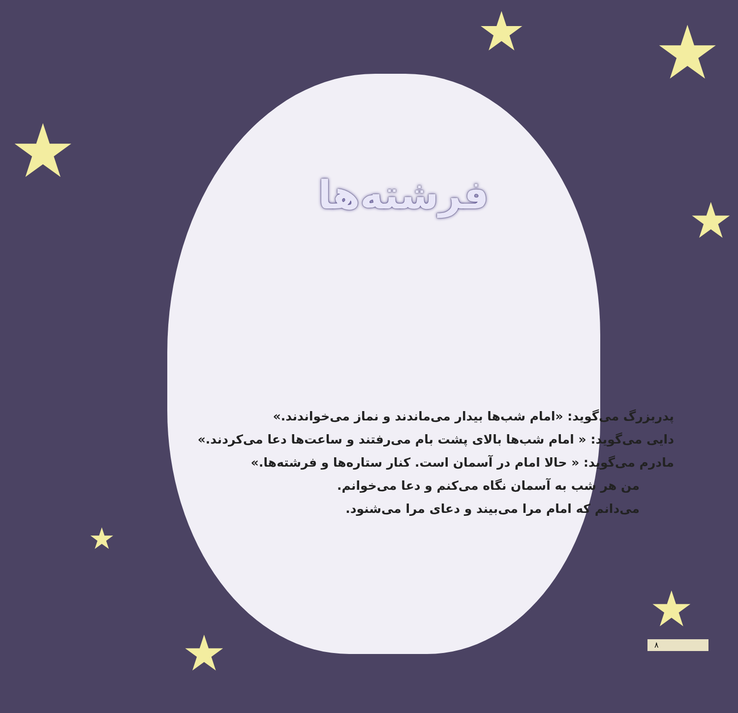★ ★
★
★
★
★
★
فرشته‌ها
پدربزرگ می‌گوید: «امام شب‌ها بیدار می‌ماندند و نماز می‌خواندند.»
دایی می‌گوید: « امام شب‌ها بالای پشت بام می‌رفتند و ساعت‌ها دعا می‌کردند.»
مادرم می‌گوید: « حالا امام در آسمان است. کنار ستاره‌ها و فرشته‌ها.»
من هر شب به آسمان نگاه می‌کنم و دعا می‌خوانم.
می‌دانم که امام مرا می‌بیند و دعای مرا می‌شنود.
۸